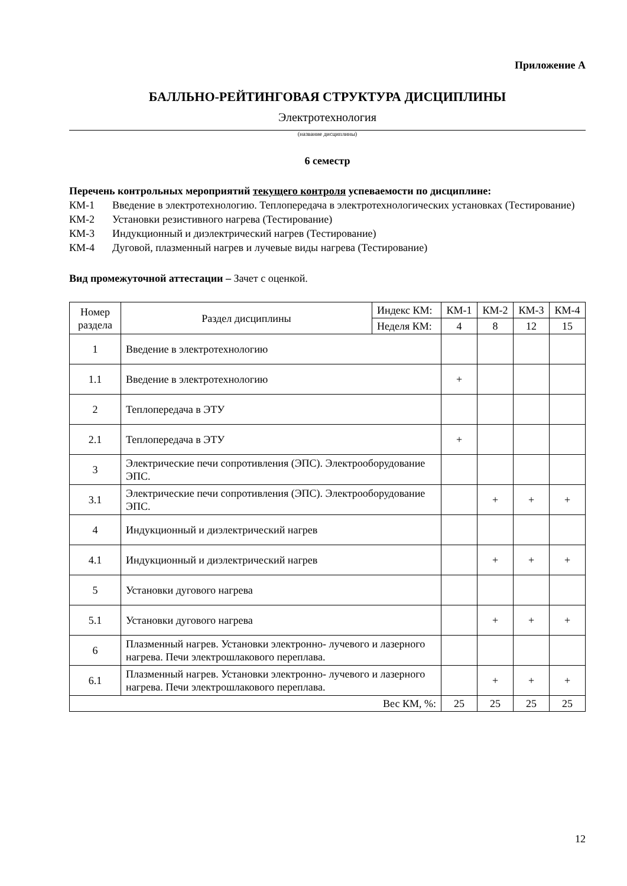Приложение А
БАЛЛЬНО-РЕЙТИНГОВАЯ СТРУКТУРА ДИСЦИПЛИНЫ
Электротехнология
(название дисциплины)
6 семестр
Перечень контрольных мероприятий текущего контроля успеваемости по дисциплине:
КМ-1 Введение в электротехнологию. Теплопередача в электротехнологических установках (Тестирование)
КМ-2 Установки резистивного нагрева (Тестирование)
КМ-3 Индукционный и диэлектрический нагрев (Тестирование)
КМ-4 Дуговой, плазменный нагрев и лучевые виды нагрева (Тестирование)
Вид промежуточной аттестации – Зачет с оценкой.
| Номер раздела | Раздел дисциплины | Индекс КМ: | КМ-1 | КМ-2 | КМ-3 | КМ-4 |
| --- | --- | --- | --- | --- | --- | --- |
| | | Неделя КМ: | 4 | 8 | 12 | 15 |
| 1 | Введение в электротехнологию | | | | | |
| 1.1 | Введение в электротехнологию | | + | | | |
| 2 | Теплопередача в ЭТУ | | | | | |
| 2.1 | Теплопередача в ЭТУ | | + | | | |
| 3 | Электрические печи сопротивления (ЭПС). Электрооборудование ЭПС. | | | | | |
| 3.1 | Электрические печи сопротивления (ЭПС). Электрооборудование ЭПС. | | | + | + | + |
| 4 | Индукционный и диэлектрический нагрев | | | | | |
| 4.1 | Индукционный и диэлектрический нагрев | | | + | + | + |
| 5 | Установки дугового нагрева | | | | | |
| 5.1 | Установки дугового нагрева | | | + | + | + |
| 6 | Плазменный нагрев. Установки электронно- лучевого и лазерного нагрева. Печи электрошлакового переплава. | | | | | |
| 6.1 | Плазменный нагрев. Установки электронно- лучевого и лазерного нагрева. Печи электрошлакового переплава. | | | + | + | + |
| Вес КМ, %: | | | 25 | 25 | 25 | 25 |
12